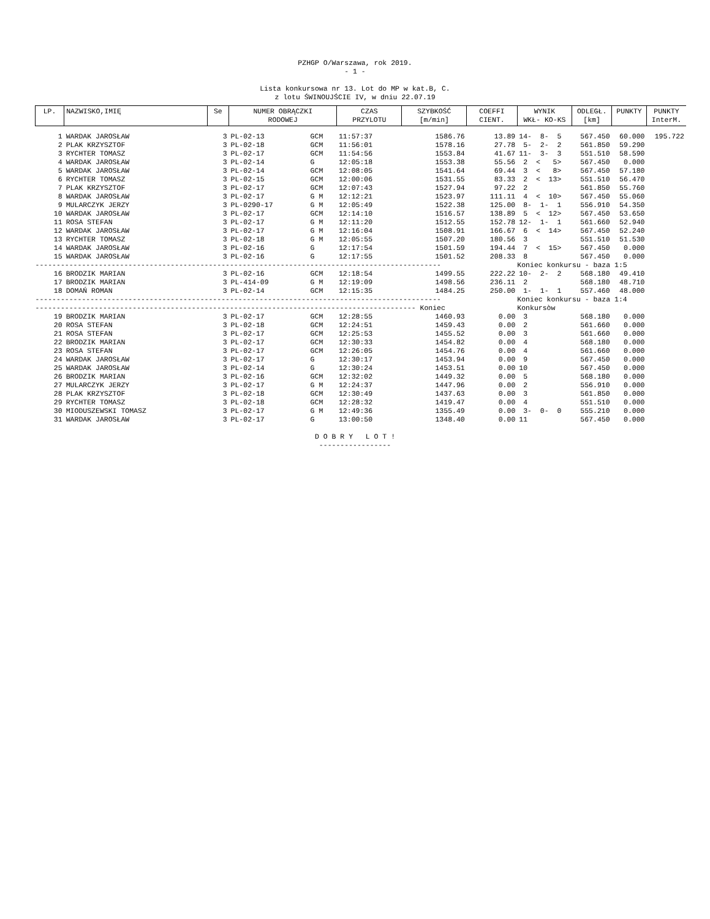PZHGP O/Warszawa, rok 2019.
- 1 -
Lista konkursowa nr 13. Lot do MP w kat.B, C.
z lotu ŚWINOUJŚCIE IV, w dniu 22.07.19
| LP. | NAZWISKO,IMIĘ | Se | NUMER OBRĄCZKI RODOWEJ | | CZAS PRZYLOTU | SZYBKOŚĆ [m/min] | COEFFI CIENT. | WYNIK WKŁ- KO-KS | ODLEGŁ. [km] | PUNKTY | PUNKTY InterM. |
| --- | --- | --- | --- | --- | --- | --- | --- | --- | --- | --- | --- |
| 1 | WARDAK JAROSŁAW | 3 | PL-02-13 | GCM | 11:57:37 | 1586.76 | 13.89 | 14- 8- 5 | 567.450 | 60.000 | 195.722 |
| 2 | PLAK KRZYSZTOF | 3 | PL-02-18 | GCM | 11:56:01 | 1578.16 | 27.78 | 5- 2- 2 | 561.850 | 59.290 | |
| 3 | RYCHTER TOMASZ | 3 | PL-02-17 | GCM | 11:54:56 | 1553.84 | 41.67 | 11- 3- 3 | 551.510 | 58.590 | |
| 4 | WARDAK JAROSŁAW | 3 | PL-02-14 | G | 12:05:18 | 1553.38 | 55.56 | 2 < 5> | 567.450 | 0.000 | |
| 5 | WARDAK JAROSŁAW | 3 | PL-02-14 | GCM | 12:08:05 | 1541.64 | 69.44 | 3 < 8> | 567.450 | 57.180 | |
| 6 | RYCHTER TOMASZ | 3 | PL-02-15 | GCM | 12:00:06 | 1531.55 | 83.33 | 2 < 13> | 551.510 | 56.470 | |
| 7 | PLAK KRZYSZTOF | 3 | PL-02-17 | GCM | 12:07:43 | 1527.94 | 97.22 | 2 | 561.850 | 55.760 | |
| 8 | WARDAK JAROSŁAW | 3 | PL-02-17 | G M | 12:12:21 | 1523.97 | 111.11 | 4 < 10> | 567.450 | 55.060 | |
| 9 | MULARCZYK JERZY | 3 | PL-0290-17 | G M | 12:05:49 | 1522.38 | 125.00 | 8- 1- 1 | 556.910 | 54.350 | |
| 10 | WARDAK JAROSŁAW | 3 | PL-02-17 | GCM | 12:14:10 | 1516.57 | 138.89 | 5 < 12> | 567.450 | 53.650 | |
| 11 | ROSA STEFAN | 3 | PL-02-17 | G M | 12:11:20 | 1512.55 | 152.78 | 12- 1- 1 | 561.660 | 52.940 | |
| 12 | WARDAK JAROSŁAW | 3 | PL-02-17 | G M | 12:16:04 | 1508.91 | 166.67 | 6 < 14> | 567.450 | 52.240 | |
| 13 | RYCHTER TOMASZ | 3 | PL-02-18 | G M | 12:05:55 | 1507.20 | 180.56 | 3 | 551.510 | 51.530 | |
| 14 | WARDAK JAROSŁAW | 3 | PL-02-16 | G | 12:17:54 | 1501.59 | 194.44 | 7 < 15> | 567.450 | 0.000 | |
| 15 | WARDAK JAROSŁAW | 3 | PL-02-16 | G | 12:17:55 | 1501.52 | 208.33 | 8 | 567.450 | 0.000 | |
| ------------------------------------------------------------------------------------------------ | | | | | | | | Koniec konkursu - baza 1:5 | | | |
| 16 | BRODZIK MARIAN | 3 | PL-02-16 | GCM | 12:18:54 | 1499.55 | 222.22 | 10- 2- 2 | 568.180 | 49.410 | |
| 17 | BRODZIK MARIAN | 3 | PL-414-09 | G M | 12:19:09 | 1498.56 | 236.11 | 2 | 568.180 | 48.710 | |
| 18 | DOMAŃ ROMAN | 3 | PL-02-14 | GCM | 12:15:35 | 1484.25 | 250.00 | 1- 1- 1 | 557.460 | 48.000 | |
| ------------------------------------------------------------------------------------------------ | | | | | | | | Koniec konkursu - baza 1:4 | | | |
| ------------------------------------------------------------------------------------------ Koniec | | | | | | | | Konkursòw | | | |
| 19 | BRODZIK MARIAN | 3 | PL-02-17 | GCM | 12:28:55 | 1460.93 | 0.00 | 3 | 568.180 | 0.000 | |
| 20 | ROSA STEFAN | 3 | PL-02-18 | GCM | 12:24:51 | 1459.43 | 0.00 | 2 | 561.660 | 0.000 | |
| 21 | ROSA STEFAN | 3 | PL-02-17 | GCM | 12:25:53 | 1455.52 | 0.00 | 3 | 561.660 | 0.000 | |
| 22 | BRODZIK MARIAN | 3 | PL-02-17 | GCM | 12:30:33 | 1454.82 | 0.00 | 4 | 568.180 | 0.000 | |
| 23 | ROSA STEFAN | 3 | PL-02-17 | GCM | 12:26:05 | 1454.76 | 0.00 | 4 | 561.660 | 0.000 | |
| 24 | WARDAK JAROSŁAW | 3 | PL-02-17 | G | 12:30:17 | 1453.94 | 0.00 | 9 | 567.450 | 0.000 | |
| 25 | WARDAK JAROSŁAW | 3 | PL-02-14 | G | 12:30:24 | 1453.51 | 0.00 | 10 | 567.450 | 0.000 | |
| 26 | BRODZIK MARIAN | 3 | PL-02-16 | GCM | 12:32:02 | 1449.32 | 0.00 | 5 | 568.180 | 0.000 | |
| 27 | MULARCZYK JERZY | 3 | PL-02-17 | G M | 12:24:37 | 1447.96 | 0.00 | 2 | 556.910 | 0.000 | |
| 28 | PLAK KRZYSZTOF | 3 | PL-02-18 | GCM | 12:30:49 | 1437.63 | 0.00 | 3 | 561.850 | 0.000 | |
| 29 | RYCHTER TOMASZ | 3 | PL-02-18 | GCM | 12:28:32 | 1419.47 | 0.00 | 4 | 551.510 | 0.000 | |
| 30 | MIODUSZEWSKI TOMASZ | 3 | PL-02-17 | G M | 12:49:36 | 1355.49 | 0.00 | 3- 0- 0 | 555.210 | 0.000 | |
| 31 | WARDAK JAROSŁAW | 3 | PL-02-17 | G | 13:00:50 | 1348.40 | 0.00 | 11 | 567.450 | 0.000 | |
D O B R Y L O T !
-----------------